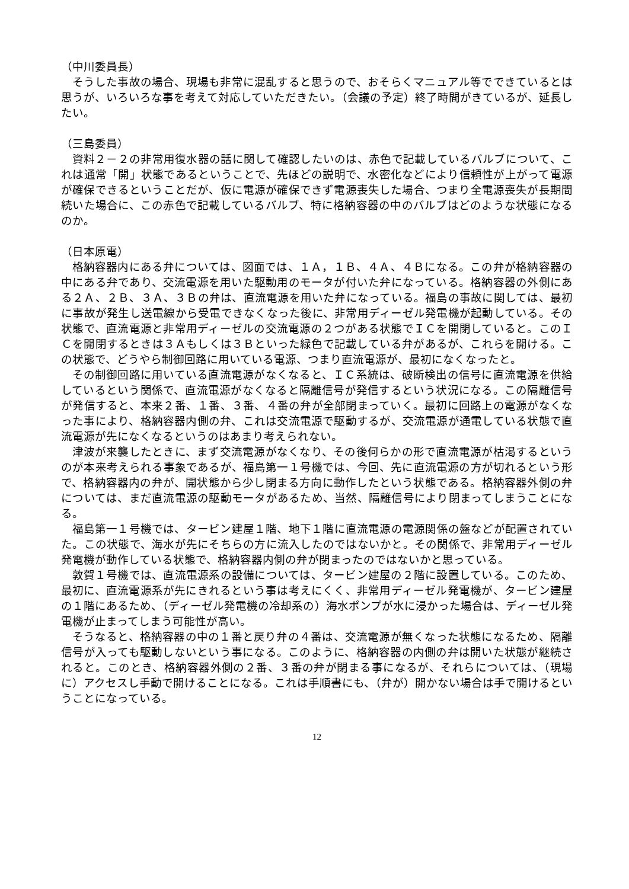（中川委員長）
そうした事故の場合、現場も非常に混乱すると思うので、おそらくマニュアル等でできているとは思うが、いろいろな事を考えて対応していただきたい。（会議の予定）終了時間がきているが、延長したい。
（三島委員）
資料２－２の非常用復水器の話に関して確認したいのは、赤色で記載しているバルブについて、これは通常「開」状態であるということで、先ほどの説明で、水密化などにより信頼性が上がって電源が確保できるということだが、仮に電源が確保できず電源喪失した場合、つまり全電源喪失が長期間続いた場合に、この赤色で記載しているバルブ、特に格納容器の中のバルブはどのような状態になるのか。
（日本原電）
格納容器内にある弁については、図面では、１Ａ，１Ｂ、４Ａ、４Ｂになる。この弁が格納容器の中にある弁であり、交流電源を用いた駆動用のモータが付いた弁になっている。格納容器の外側にある２Ａ、２Ｂ、３Ａ、３Ｂの弁は、直流電源を用いた弁になっている。福島の事故に関しては、最初に事故が発生し送電線から受電できなくなった後に、非常用ディーゼル発電機が起動している。その状態で、直流電源と非常用ディーゼルの交流電源の２つがある状態でＩＣを開閉していると。このＩＣを開閉するときは３Ａもしくは３Ｂといった緑色で記載している弁があるが、これらを開ける。この状態で、どうやら制御回路に用いている電源、つまり直流電源が、最初になくなったと。
その制御回路に用いている直流電源がなくなると、ＩＣ系統は、破断検出の信号に直流電源を供給しているという関係で、直流電源がなくなると隔離信号が発信するという状況になる。この隔離信号が発信すると、本来２番、１番、３番、４番の弁が全部閉まっていく。最初に回路上の電源がなくなった事により、格納容器内側の弁、これは交流電源で駆動するが、交流電源が通電している状態で直流電源が先になくなるというのはあまり考えられない。
津波が来襲したときに、まず交流電源がなくなり、その後何らかの形で直流電源が枯渇するというのが本来考えられる事象であるが、福島第一１号機では、今回、先に直流電源の方が切れるという形で、格納容器内の弁が、開状態から少し閉まる方向に動作したという状態である。格納容器外側の弁については、まだ直流電源の駆動モータがあるため、当然、隔離信号により閉まってしまうことになる。
福島第一１号機では、タービン建屋１階、地下１階に直流電源の電源関係の盤などが配置されていた。この状態で、海水が先にそちらの方に流入したのではないかと。その関係で、非常用ディーゼル発電機が動作している状態で、格納容器内側の弁が閉まったのではないかと思っている。
敦賀１号機では、直流電源系の設備については、タービン建屋の２階に設置している。このため、最初に、直流電源系が先にきれるという事は考えにくく、非常用ディーゼル発電機が、タービン建屋の１階にあるため、（ディーゼル発電機の冷却系の）海水ポンプが水に浸かった場合は、ディーゼル発電機が止まってしまう可能性が高い。
そうなると、格納容器の中の１番と戻り弁の４番は、交流電源が無くなった状態になるため、隔離信号が入っても駆動しないという事になる。このように、格納容器の内側の弁は開いた状態が継続されると。このとき、格納容器外側の２番、３番の弁が閉まる事になるが、それらについては、（現場に）アクセスし手動で開けることになる。これは手順書にも、（弁が）開かない場合は手で開けるということになっている。
12